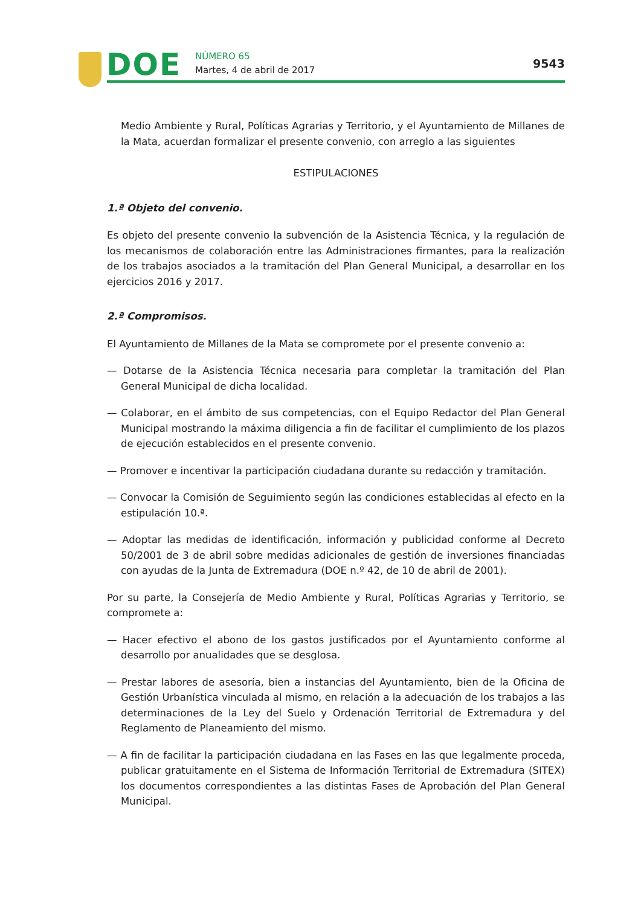DOE NÚMERO 65
Martes, 4 de abril de 2017 9543
Medio Ambiente y Rural, Políticas Agrarias y Territorio, y el Ayuntamiento de Millanes de la Mata, acuerdan formalizar el presente convenio, con arreglo a las siguientes
ESTIPULACIONES
1.ª Objeto del convenio.
Es objeto del presente convenio la subvención de la Asistencia Técnica, y la regulación de los mecanismos de colaboración entre las Administraciones firmantes, para la realización de los trabajos asociados a la tramitación del Plan General Municipal, a desarrollar en los ejercicios 2016 y 2017.
2.ª Compromisos.
El Ayuntamiento de Millanes de la Mata se compromete por el presente convenio a:
— Dotarse de la Asistencia Técnica necesaria para completar la tramitación del Plan General Municipal de dicha localidad.
— Colaborar, en el ámbito de sus competencias, con el Equipo Redactor del Plan General Municipal mostrando la máxima diligencia a fin de facilitar el cumplimiento de los plazos de ejecución establecidos en el presente convenio.
— Promover e incentivar la participación ciudadana durante su redacción y tramitación.
— Convocar la Comisión de Seguimiento según las condiciones establecidas al efecto en la estipulación 10.ª.
— Adoptar las medidas de identificación, información y publicidad conforme al Decreto 50/2001 de 3 de abril sobre medidas adicionales de gestión de inversiones financiadas con ayudas de la Junta de Extremadura (DOE n.º 42, de 10 de abril de 2001).
Por su parte, la Consejería de Medio Ambiente y Rural, Políticas Agrarias y Territorio, se compromete a:
— Hacer efectivo el abono de los gastos justificados por el Ayuntamiento conforme al desarrollo por anualidades que se desglosa.
— Prestar labores de asesoría, bien a instancias del Ayuntamiento, bien de la Oficina de Gestión Urbanística vinculada al mismo, en relación a la adecuación de los trabajos a las determinaciones de la Ley del Suelo y Ordenación Territorial de Extremadura y del Reglamento de Planeamiento del mismo.
— A fin de facilitar la participación ciudadana en las Fases en las que legalmente proceda, publicar gratuitamente en el Sistema de Información Territorial de Extremadura (SITEX) los documentos correspondientes a las distintas Fases de Aprobación del Plan General Municipal.